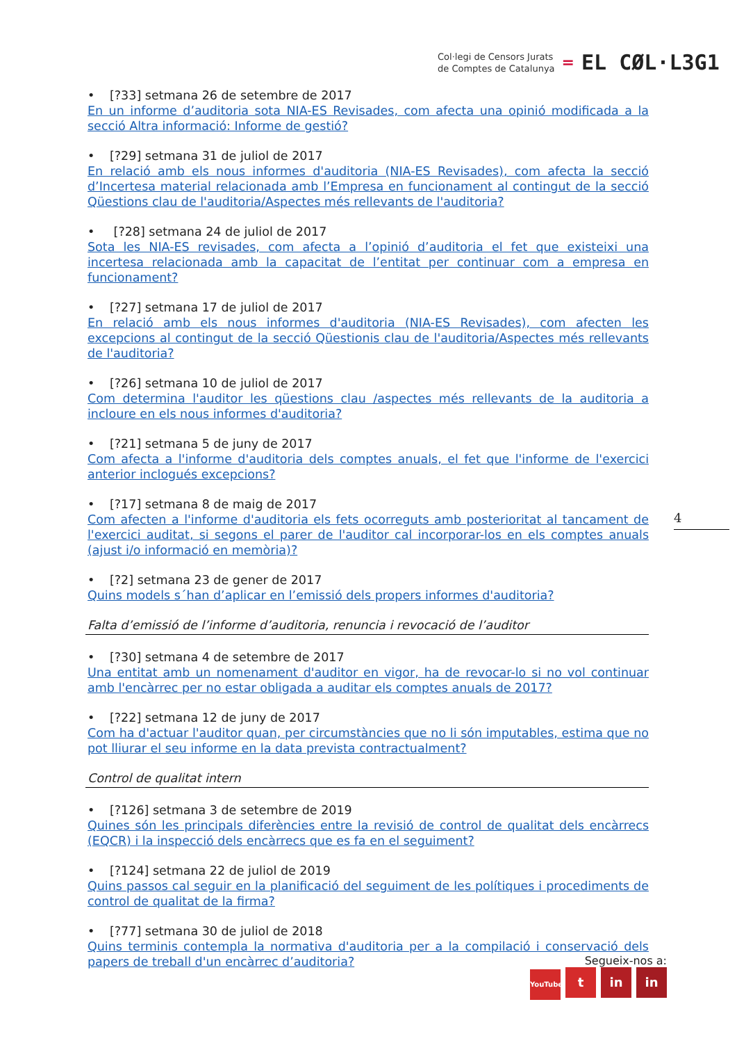Col·legi de Censors Jurats
de Comptes de Catalunya
=
EL CØL·L3G1
• [?33] setmana 26 de setembre de 2017
En un informe d’auditoria sota NIA-ES Revisades, com afecta una opinió modificada a la secció Altra informació: Informe de gestió?
• [?29] setmana 31 de juliol de 2017
En relació amb els nous informes d'auditoria (NIA-ES Revisades), com afecta la secció d’Incertesa material relacionada amb l’Empresa en funcionament al contingut de la secció Qüestions clau de l'auditoria/Aspectes més rellevants de l'auditoria?
• [?28] setmana 24 de juliol de 2017
Sota les NIA-ES revisades, com afecta a l’opinió d’auditoria el fet que existeixi una incertesa relacionada amb la capacitat de l’entitat per continuar com a empresa en funcionament?
• [?27] setmana 17 de juliol de 2017
En relació amb els nous informes d'auditoria (NIA-ES Revisades), com afecten les excepcions al contingut de la secció Qüestionis clau de l'auditoria/Aspectes més rellevants de l'auditoria?
• [?26] setmana 10 de juliol de 2017
Com determina l'auditor les qüestions clau /aspectes més rellevants de la auditoria a incloure en els nous informes d'auditoria?
• [?21] setmana 5 de juny de 2017
Com afecta a l'informe d'auditoria dels comptes anuals, el fet que l'informe de l'exercici anterior inclogués excepcions?
• [?17] setmana 8 de maig de 2017
Com afecten a l'informe d'auditoria els fets ocorreguts amb posterioritat al tancament de l'exercici auditat, si segons el parer de l'auditor cal incorporar-los en els comptes anuals (ajust i/o informació en memòria)?
• [?2] setmana 23 de gener de 2017
Quins models s´han d’aplicar en l’emissió dels propers informes d'auditoria?
Falta d’emissió de l’informe d’auditoria, renuncia i revocació de l’auditor
• [?30] setmana 4 de setembre de 2017
Una entitat amb un nomenament d'auditor en vigor, ha de revocar-lo si no vol continuar amb l'encàrrec per no estar obligada a auditar els comptes anuals de 2017?
• [?22] setmana 12 de juny de 2017
Com ha d'actuar l'auditor quan, per circumstàncies que no li són imputables, estima que no pot lliurar el seu informe en la data prevista contractualment?
Control de qualitat intern
• [?126] setmana 3 de setembre de 2019
Quines són les principals diferències entre la revisió de control de qualitat dels encàrrecs (EQCR) i la inspecció dels encàrrecs que es fa en el seguiment?
• [?124] setmana 22 de juliol de 2019
Quins passos cal seguir en la planificació del seguiment de les polítiques i procediments de control de qualitat de la firma?
• [?77] setmana 30 de juliol de 2018
Quins terminis contempla la normativa d'auditoria per a la compilació i conservació dels papers de treball d'un encàrrec d’auditoria?
4
Segueix-nos a:
YouTube t in in